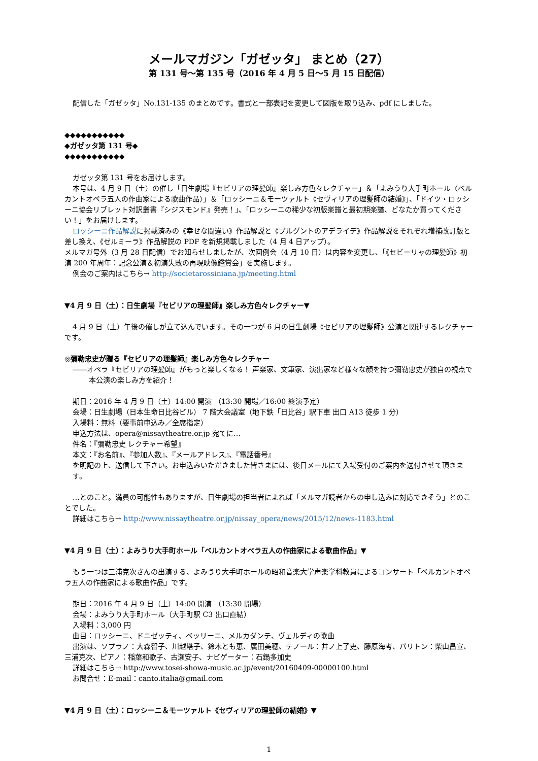メールマガジン「ガゼッタ」 まとめ（27）
第 131 号～第 135 号（2016 年 4 月 5 日～5 月 15 日配信）
配信した「ガゼッタ」No.131-135 のまとめです。書式と一部表記を変更して図版を取り込み、pdf にしました。
◆◆◆◆◆◆◆◆◆◆◆
◆ガゼッタ第 131 号◆
◆◆◆◆◆◆◆◆◆◆◆
ガゼッタ第 131 号をお届けします。
本号は、4 月 9 日（土）の催し「日生劇場『セビリアの理髪師』楽しみ方色々レクチャー」＆「よみうり大手町ホール〈ベルカントオペラ五人の作曲家による歌曲作品〉」＆「ロッシーニ＆モーツァルト《セヴィリアの理髪師の結婚》」、「ドイツ・ロッシーニ協会リブレット対訳叢書『シジスモンド』発売！」、「ロッシーニの稀少な初版楽譜と最初期楽譜、どなたか買ってください！」をお届けします。
ロッシーニ作品解説に掲載済みの《幸せな間違い》作品解説と《ブルグントのアデライデ》作品解説をそれぞれ増補改訂版と差し換え、《ゼルミーラ》作品解説の PDF を新規掲載しました（4 月 4 日アップ）。
メルマガ号外（3 月 28 日配信）でお知らせしましたが、次回例会（4 月 10 日）は内容を変更し、「《セビーリャの理髪師》初演 200 年周年：記念公演＆初演失敗の再現映像鑑賞会」を実施します。
例会のご案内はこちら→ http://societarossiniana.jp/meeting.html
▼4 月 9 日（土）：日生劇場『セビリアの理髪師』楽しみ方色々レクチャー▼
4 月 9 日（土）午後の催しが立て込んでいます。その一つが 6 月の日生劇場《セビリアの理髪師》公演と関連するレクチャーです。
◎彌勒忠史が贈る『セビリアの理髪師』楽しみ方色々レクチャー
――オペラ『セビリアの理髪師』がもっと楽しくなる！ 声楽家、文筆家、演出家など様々な顔を持つ彌勒忠史が独自の視点で本公演の楽しみ方を紹介！
期日：2016 年 4 月 9 日（土）14:00 開演 （13:30 開場／16:00 終演予定）
会場：日生劇場（日本生命日比谷ビル） 7 階大会議室（地下鉄「日比谷」駅下車 出口 A13 徒歩 1 分）
入場料：無料（要事前申込み／全席指定）
申込方法は、opera@nissaytheatre.or.jp 宛てに…
件名：『彌勒忠史 レクチャー希望』
本文：『お名前』、『参加人数』、『メールアドレス』、『電話番号』
を明記の上、送信して下さい。お申込みいただきました皆さまには、後日メールにて入場受付のご案内を送付させて頂きます。
…とのこと。満員の可能性もありますが、日生劇場の担当者によれば「メルマガ読者からの申し込みに対応できそう」とのことでした。
詳細はこちら→ http://www.nissaytheatre.or.jp/nissay_opera/news/2015/12/news-1183.html
▼4 月 9 日（土）：よみうり大手町ホール「ベルカントオペラ五人の作曲家による歌曲作品」▼
もう一つは三浦克次さんの出演する、よみうり大手町ホールの昭和音楽大学声楽学科教員によるコンサート「ベルカントオペラ五人の作曲家による歌曲作品」です。
期日：2016 年 4 月 9 日（土）14:00 開演 （13:30 開場）
会場：よみうり大手町ホール（大手町駅 C3 出口直結）
入場料：3,000 円
曲目：ロッシーニ、ドニゼッティ、ベッリーニ、メルカダンテ、ヴェルディの歌曲
出演は、ソプラノ：大森智子、川越塔子、鈴木とも恵、廣田美穂、テノール：井ノ上了吏、藤原海考、バリトン：柴山昌宣、三浦克次、ピアノ：稲葉和歌子、古瀬安子、ナビゲーター：石鍋多加史
詳細はこちら→ http://www.tosei-showa-music.ac.jp/event/20160409-00000100.html
お問合せ：E-mail：canto.italia@gmail.com
▼4 月 9 日（土）：ロッシーニ＆モーツァルト《セヴィリアの理髪師の結婚》▼
1